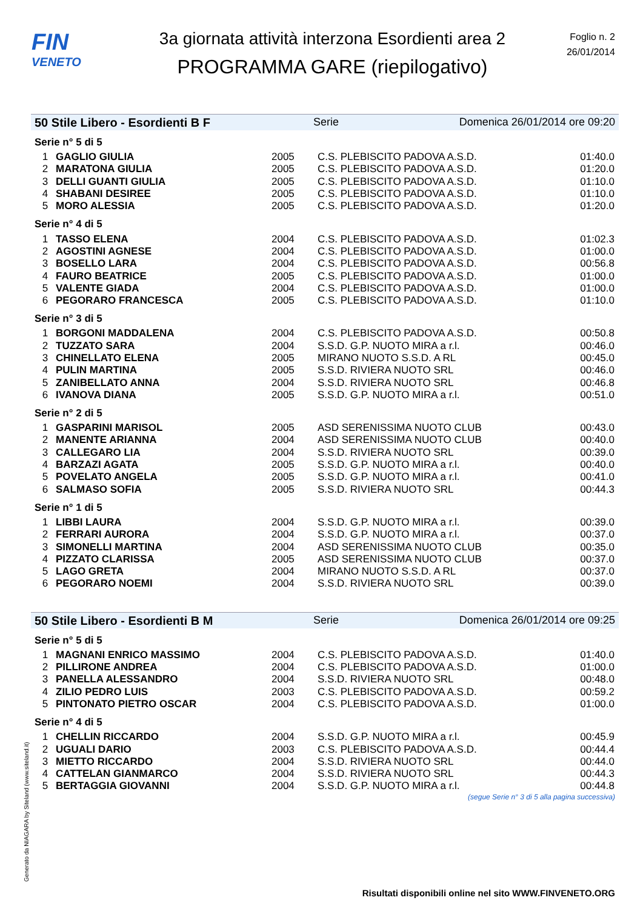FIN
VENETO
3a giornata attività interzona Esordienti area 2
PROGRAMMA GARE (riepilogativo)
Foglio n. 2
26/01/2014
50 Stile Libero - Esordienti B F Serie Domenica 26/01/2014 ore 09:20
Serie n° 5 di 5
| 1 | GAGLIO GIULIA | 2005 | C.S. PLEBISCITO PADOVA A.S.D. | 01:40.0 |
| 2 | MARATONA GIULIA | 2005 | C.S. PLEBISCITO PADOVA A.S.D. | 01:20.0 |
| 3 | DELLI GUANTI GIULIA | 2005 | C.S. PLEBISCITO PADOVA A.S.D. | 01:10.0 |
| 4 | SHABANI DESIREE | 2005 | C.S. PLEBISCITO PADOVA A.S.D. | 01:10.0 |
| 5 | MORO ALESSIA | 2005 | C.S. PLEBISCITO PADOVA A.S.D. | 01:20.0 |
Serie n° 4 di 5
| 1 | TASSO ELENA | 2004 | C.S. PLEBISCITO PADOVA A.S.D. | 01:02.3 |
| 2 | AGOSTINI AGNESE | 2004 | C.S. PLEBISCITO PADOVA A.S.D. | 01:00.0 |
| 3 | BOSELLO LARA | 2004 | C.S. PLEBISCITO PADOVA A.S.D. | 00:56.8 |
| 4 | FAURO BEATRICE | 2005 | C.S. PLEBISCITO PADOVA A.S.D. | 01:00.0 |
| 5 | VALENTE GIADA | 2004 | C.S. PLEBISCITO PADOVA A.S.D. | 01:00.0 |
| 6 | PEGORARO FRANCESCA | 2005 | C.S. PLEBISCITO PADOVA A.S.D. | 01:10.0 |
Serie n° 3 di 5
| 1 | BORGONI MADDALENA | 2004 | C.S. PLEBISCITO PADOVA A.S.D. | 00:50.8 |
| 2 | TUZZATO SARA | 2004 | S.S.D. G.P. NUOTO MIRA a r.l. | 00:46.0 |
| 3 | CHINELLATO ELENA | 2005 | MIRANO NUOTO S.S.D. A RL | 00:45.0 |
| 4 | PULIN MARTINA | 2005 | S.S.D. RIVIERA NUOTO SRL | 00:46.0 |
| 5 | ZANIBELLATO ANNA | 2004 | S.S.D. RIVIERA NUOTO SRL | 00:46.8 |
| 6 | IVANOVA DIANA | 2005 | S.S.D. G.P. NUOTO MIRA a r.l. | 00:51.0 |
Serie n° 2 di 5
| 1 | GASPARINI MARISOL | 2005 | ASD SERENISSIMA NUOTO CLUB | 00:43.0 |
| 2 | MANENTE ARIANNA | 2004 | ASD SERENISSIMA NUOTO CLUB | 00:40.0 |
| 3 | CALLEGARO LIA | 2004 | S.S.D. RIVIERA NUOTO SRL | 00:39.0 |
| 4 | BARZAZI AGATA | 2005 | S.S.D. G.P. NUOTO MIRA a r.l. | 00:40.0 |
| 5 | POVELATO ANGELA | 2005 | S.S.D. G.P. NUOTO MIRA a r.l. | 00:41.0 |
| 6 | SALMASO SOFIA | 2005 | S.S.D. RIVIERA NUOTO SRL | 00:44.3 |
Serie n° 1 di 5
| 1 | LIBBI LAURA | 2004 | S.S.D. G.P. NUOTO MIRA a r.l. | 00:39.0 |
| 2 | FERRARI AURORA | 2004 | S.S.D. G.P. NUOTO MIRA a r.l. | 00:37.0 |
| 3 | SIMONELLI MARTINA | 2004 | ASD SERENISSIMA NUOTO CLUB | 00:35.0 |
| 4 | PIZZATO CLARISSA | 2005 | ASD SERENISSIMA NUOTO CLUB | 00:37.0 |
| 5 | LAGO GRETA | 2004 | MIRANO NUOTO S.S.D. A RL | 00:37.0 |
| 6 | PEGORARO NOEMI | 2004 | S.S.D. RIVIERA NUOTO SRL | 00:39.0 |
50 Stile Libero - Esordienti B M Serie Domenica 26/01/2014 ore 09:25
Serie n° 5 di 5
| 1 | MAGNANI ENRICO MASSIMO | 2004 | C.S. PLEBISCITO PADOVA A.S.D. | 01:40.0 |
| 2 | PILLIRONE ANDREA | 2004 | C.S. PLEBISCITO PADOVA A.S.D. | 01:00.0 |
| 3 | PANELLA ALESSANDRO | 2004 | S.S.D. RIVIERA NUOTO SRL | 00:48.0 |
| 4 | ZILIO PEDRO LUIS | 2003 | C.S. PLEBISCITO PADOVA A.S.D. | 00:59.2 |
| 5 | PINTONATO PIETRO OSCAR | 2004 | C.S. PLEBISCITO PADOVA A.S.D. | 01:00.0 |
Serie n° 4 di 5
| 1 | CHELLIN RICCARDO | 2004 | S.S.D. G.P. NUOTO MIRA a r.l. | 00:45.9 |
| 2 | UGUALI DARIO | 2003 | C.S. PLEBISCITO PADOVA A.S.D. | 00:44.4 |
| 3 | MIETTO RICCARDO | 2004 | S.S.D. RIVIERA NUOTO SRL | 00:44.0 |
| 4 | CATTELAN GIANMARCO | 2004 | S.S.D. RIVIERA NUOTO SRL | 00:44.3 |
| 5 | BERTAGGIA GIOVANNI | 2004 | S.S.D. G.P. NUOTO MIRA a r.l. | 00:44.8 |
(segue Serie n° 3 di 5 alla pagina successiva)
Generato da NIAGARA by Siteland (www.siteland.it)
Risultati disponibili online nel sito WWW.FINVENETO.ORG